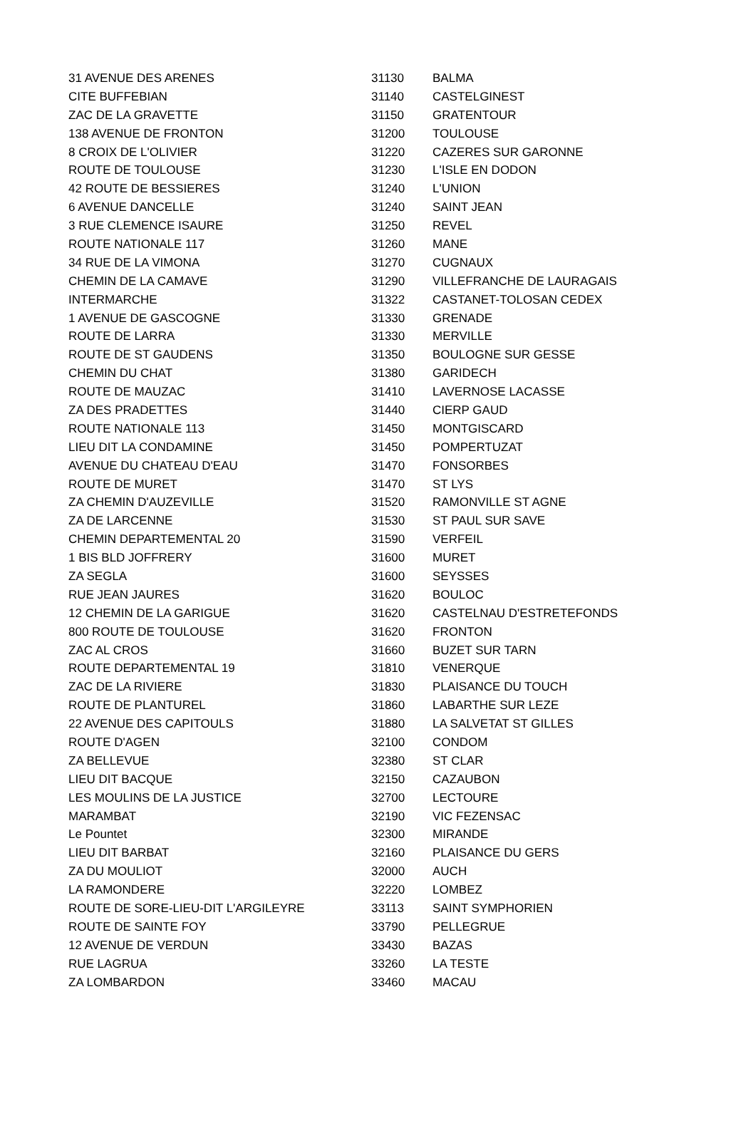| 31 AVENUE DES ARENES | 31130 | BALMA |
| CITE BUFFEBIAN | 31140 | CASTELGINEST |
| ZAC DE LA GRAVETTE | 31150 | GRATENTOUR |
| 138 AVENUE DE FRONTON | 31200 | TOULOUSE |
| 8 CROIX DE L'OLIVIER | 31220 | CAZERES SUR GARONNE |
| ROUTE DE TOULOUSE | 31230 | L'ISLE EN DODON |
| 42 ROUTE DE BESSIERES | 31240 | L'UNION |
| 6 AVENUE DANCELLE | 31240 | SAINT JEAN |
| 3 RUE CLEMENCE ISAURE | 31250 | REVEL |
| ROUTE NATIONALE 117 | 31260 | MANE |
| 34 RUE DE LA VIMONA | 31270 | CUGNAUX |
| CHEMIN DE LA CAMAVE | 31290 | VILLEFRANCHE DE LAURAGAIS |
| INTERMARCHE | 31322 | CASTANET-TOLOSAN CEDEX |
| 1 AVENUE DE GASCOGNE | 31330 | GRENADE |
| ROUTE DE LARRA | 31330 | MERVILLE |
| ROUTE DE ST GAUDENS | 31350 | BOULOGNE SUR GESSE |
| CHEMIN DU CHAT | 31380 | GARIDECH |
| ROUTE DE MAUZAC | 31410 | LAVERNOSE LACASSE |
| ZA DES PRADETTES | 31440 | CIERP GAUD |
| ROUTE NATIONALE 113 | 31450 | MONTGISCARD |
| LIEU DIT LA CONDAMINE | 31450 | POMPERTUZAT |
| AVENUE DU CHATEAU D'EAU | 31470 | FONSORBES |
| ROUTE DE MURET | 31470 | ST LYS |
| ZA CHEMIN D'AUZEVILLE | 31520 | RAMONVILLE ST AGNE |
| ZA DE LARCENNE | 31530 | ST PAUL SUR SAVE |
| CHEMIN DEPARTEMENTAL 20 | 31590 | VERFEIL |
| 1 BIS BLD JOFFRERY | 31600 | MURET |
| ZA SEGLA | 31600 | SEYSSES |
| RUE JEAN JAURES | 31620 | BOULOC |
| 12 CHEMIN DE LA GARIGUE | 31620 | CASTELNAU D'ESTRETEFONDS |
| 800 ROUTE DE TOULOUSE | 31620 | FRONTON |
| ZAC AL CROS | 31660 | BUZET SUR TARN |
| ROUTE DEPARTEMENTAL 19 | 31810 | VENERQUE |
| ZAC DE LA RIVIERE | 31830 | PLAISANCE DU TOUCH |
| ROUTE DE PLANTUREL | 31860 | LABARTHE SUR LEZE |
| 22 AVENUE DES CAPITOULS | 31880 | LA SALVETAT ST GILLES |
| ROUTE D'AGEN | 32100 | CONDOM |
| ZA BELLEVUE | 32380 | ST CLAR |
| LIEU DIT BACQUE | 32150 | CAZAUBON |
| LES MOULINS DE LA JUSTICE | 32700 | LECTOURE |
| MARAMBAT | 32190 | VIC FEZENSAC |
| Le Pountet | 32300 | MIRANDE |
| LIEU DIT BARBAT | 32160 | PLAISANCE DU GERS |
| ZA DU MOULIOT | 32000 | AUCH |
| LA RAMONDERE | 32220 | LOMBEZ |
| ROUTE DE SORE-LIEU-DIT L'ARGILEYRE | 33113 | SAINT SYMPHORIEN |
| ROUTE DE SAINTE FOY | 33790 | PELLEGRUE |
| 12 AVENUE DE VERDUN | 33430 | BAZAS |
| RUE LAGRUA | 33260 | LA TESTE |
| ZA LOMBARDON | 33460 | MACAU |